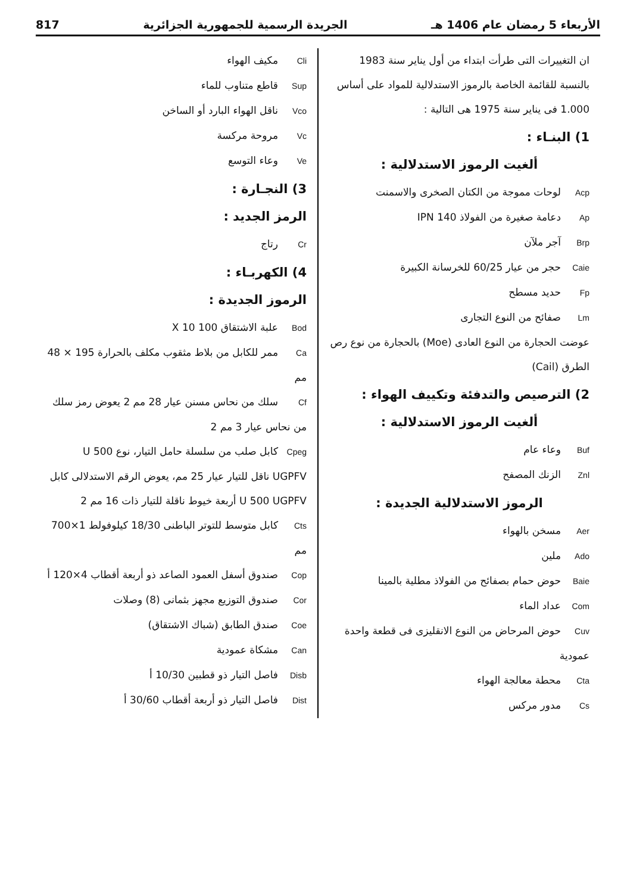الأربعاء 5 رمضان عام 1406 هـ الجريدة الرسمية للجمهورية الجزائرية 817
ان التغييرات التى طرأت ابتداء من أول يناير سنة 1983 بالنسبة للقائمة الخاصة بالرموز الاستدلالية للمواد على أساس 1.000 فى يناير سنة 1975 هى التالية :
1) البنـاء :
ألغيت الرموز الاستدلالية :
Acp لوحات مموجة من الكتان الصخرى والاسمنت
Ap دعامة صغيرة من الفولاذ 140 IPN
Brp آجر ملآن
Caie حجر من عيار 60/25 للخرسانة الكبيرة
Fp حديد مسطح
Lm صفائح من النوع التجارى
عوضت الحجارة من النوع العادى (Moe) بالحجارة من نوع رص الطرق (Cail)
2) الترصيص والتدفئة وتكييف الهواء :
ألغيت الرموز الاستدلالية :
Buf وعاء عام
Znl الزنك المصفح
الرموز الاستدلالية الجديدة :
Aer مسخن بالهواء
Ado ملين
Baie حوض حمام بصفائح من الفولاذ مطلية بالمينا
Com عداد الماء
Cuv حوض المرحاض من النوع الانقليزى فى قطعة واحدة عمودية
Cta محطة معالجة الهواء
Cs مدور مركس
Cli مكيف الهواء
Sup قاطع متناوب للماء
Vco ناقل الهواء البارد أو الساخن
Vc مروحة مركسة
Ve وعاء التوسع
3) النجـارة :
الرمز الجديد :
Cr رتاج
4) الكهربـاء :
الرموز الجديدة :
Bod علبة الاشتقاق 100 X 10
Ca ممر للكابل من بلاط مثقوب مكلف بالحرارة 195 × 48 مم
Cf سلك من نحاس مسنن عيار 28 مم 2 يعوض رمز سلك من نحاس عيار 3 مم 2
Cpeg كابل صلب من سلسلة حامل التيار، نوع U 500 UGPFV ناقل للتيار عيار 25 مم، يعوض الرقم الاستدلالى كابل U 500 UGPFV أربعة خيوط ناقلة للتيار ذات 16 مم 2
Cts كابل متوسط للتوتر الباطنى 18/30 كيلوفولط 1×700 مم
Cop صندوق أسفل العمود الصاعد ذو أربعة أقطاب 4×120 أ
Cor صندوق التوزيع مجهز بثمانى (8) وصلات
Coe صندق الطابق (شباك الاشتقاق)
Can مشكاة عمودية
Disb فاصل التيار ذو قطبين 10/30 أ
Dist فاصل التيار ذو أربعة أقطاب 30/60 أ